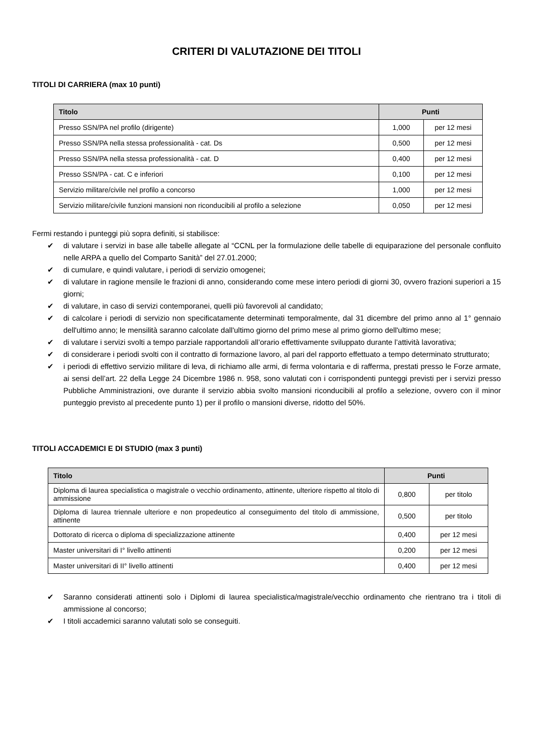CRITERI DI VALUTAZIONE DEI TITOLI
TITOLI DI CARRIERA (max 10 punti)
| Titolo | Punti | |
| --- | --- | --- |
| Presso SSN/PA nel profilo (dirigente) | 1,000 | per 12 mesi |
| Presso SSN/PA nella stessa professionalità - cat. Ds | 0,500 | per 12 mesi |
| Presso SSN/PA nella stessa professionalità - cat. D | 0,400 | per 12 mesi |
| Presso SSN/PA - cat. C e inferiori | 0,100 | per 12 mesi |
| Servizio militare/civile nel profilo a concorso | 1,000 | per 12 mesi |
| Servizio militare/civile funzioni mansioni non riconducibili al profilo a selezione | 0,050 | per 12 mesi |
Fermi restando i punteggi più sopra definiti, si stabilisce:
✔ di valutare i servizi in base alle tabelle allegate al “CCNL per la formulazione delle tabelle di equiparazione del personale confluito nelle ARPA a quello del Comparto Sanità” del 27.01.2000;
✔ di cumulare, e quindi valutare, i periodi di servizio omogenei;
✔ di valutare in ragione mensile le frazioni di anno, considerando come mese intero periodi di giorni 30, ovvero frazioni superiori a 15 giorni;
✔ di valutare, in caso di servizi contemporanei, quelli più favorevoli al candidato;
✔ di calcolare i periodi di servizio non specificatamente determinati temporalmente, dal 31 dicembre del primo anno al 1° gennaio dell'ultimo anno; le mensilità saranno calcolate dall'ultimo giorno del primo mese al primo giorno dell'ultimo mese;
✔ di valutare i servizi svolti a tempo parziale rapportandoli all’orario effettivamente sviluppato durante l’attività lavorativa;
✔ di considerare i periodi svolti con il contratto di formazione lavoro, al pari del rapporto effettuato a tempo determinato strutturato;
✔ i periodi di effettivo servizio militare di leva, di richiamo alle armi, di ferma volontaria e di rafferma, prestati presso le Forze armate, ai sensi dell’art. 22 della Legge 24 Dicembre 1986 n. 958, sono valutati con i corrispondenti punteggi previsti per i servizi presso Pubbliche Amministrazioni, ove durante il servizio abbia svolto mansioni riconducibili al profilo a selezione, ovvero con il minor punteggio previsto al precedente punto 1) per il profilo o mansioni diverse, ridotto del 50%.
TITOLI ACCADEMICI E DI STUDIO (max 3 punti)
| Titolo | Punti | |
| --- | --- | --- |
| Diploma di laurea specialistica o magistrale o vecchio ordinamento, attinente, ulteriore rispetto al titolo di ammissione | 0,800 | per titolo |
| Diploma di laurea triennale ulteriore e non propedeutico al conseguimento del titolo di ammissione, attinente | 0,500 | per titolo |
| Dottorato di ricerca o diploma di specializzazione attinente | 0,400 | per 12 mesi |
| Master universitari di I° livello attinenti | 0,200 | per 12 mesi |
| Master universitari di II° livello attinenti | 0,400 | per 12 mesi |
✔ Saranno considerati attinenti solo i Diplomi di laurea specialistica/magistrale/vecchio ordinamento che rientrano tra i titoli di ammissione al concorso;
✔ I titoli accademici saranno valutati solo se conseguiti.